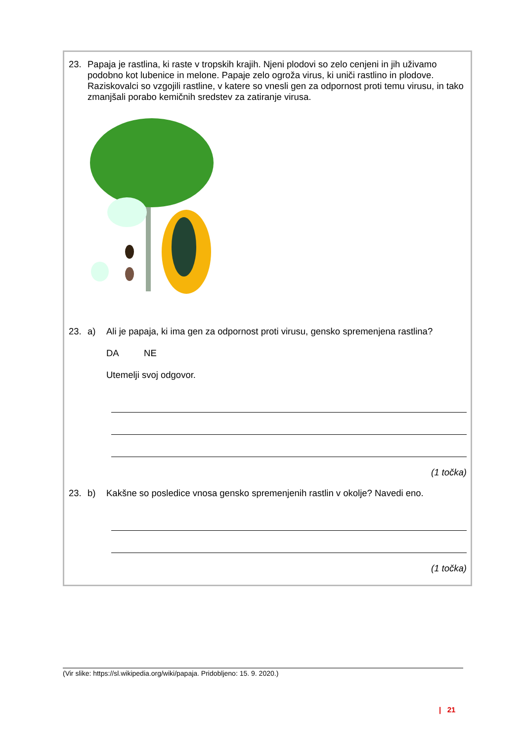23. Papaja je rastlina, ki raste v tropskih krajih. Njeni plodovi so zelo cenjeni in jih uživamo podobno kot lubenice in melone. Papaje zelo ogroža virus, ki uniči rastlino in plodove. Raziskovalci so vzgojili rastline, v katere so vnesli gen za odpornost proti temu virusu, in tako zmanjšali porabo kemičnih sredstev za zatiranje virusa.
23. a) Ali je papaja, ki ima gen za odpornost proti virusu, gensko spremenjena rastlina?
DA NE
Utemelji svoj odgovor.
(1 točka)
23. b) Kakšne so posledice vnosa gensko spremenjenih rastlin v okolje? Navedi eno.
(1 točka)
(Vir slike: https://sl.wikipedia.org/wiki/papaja. Pridobljeno: 15. 9. 2020.)
| 21